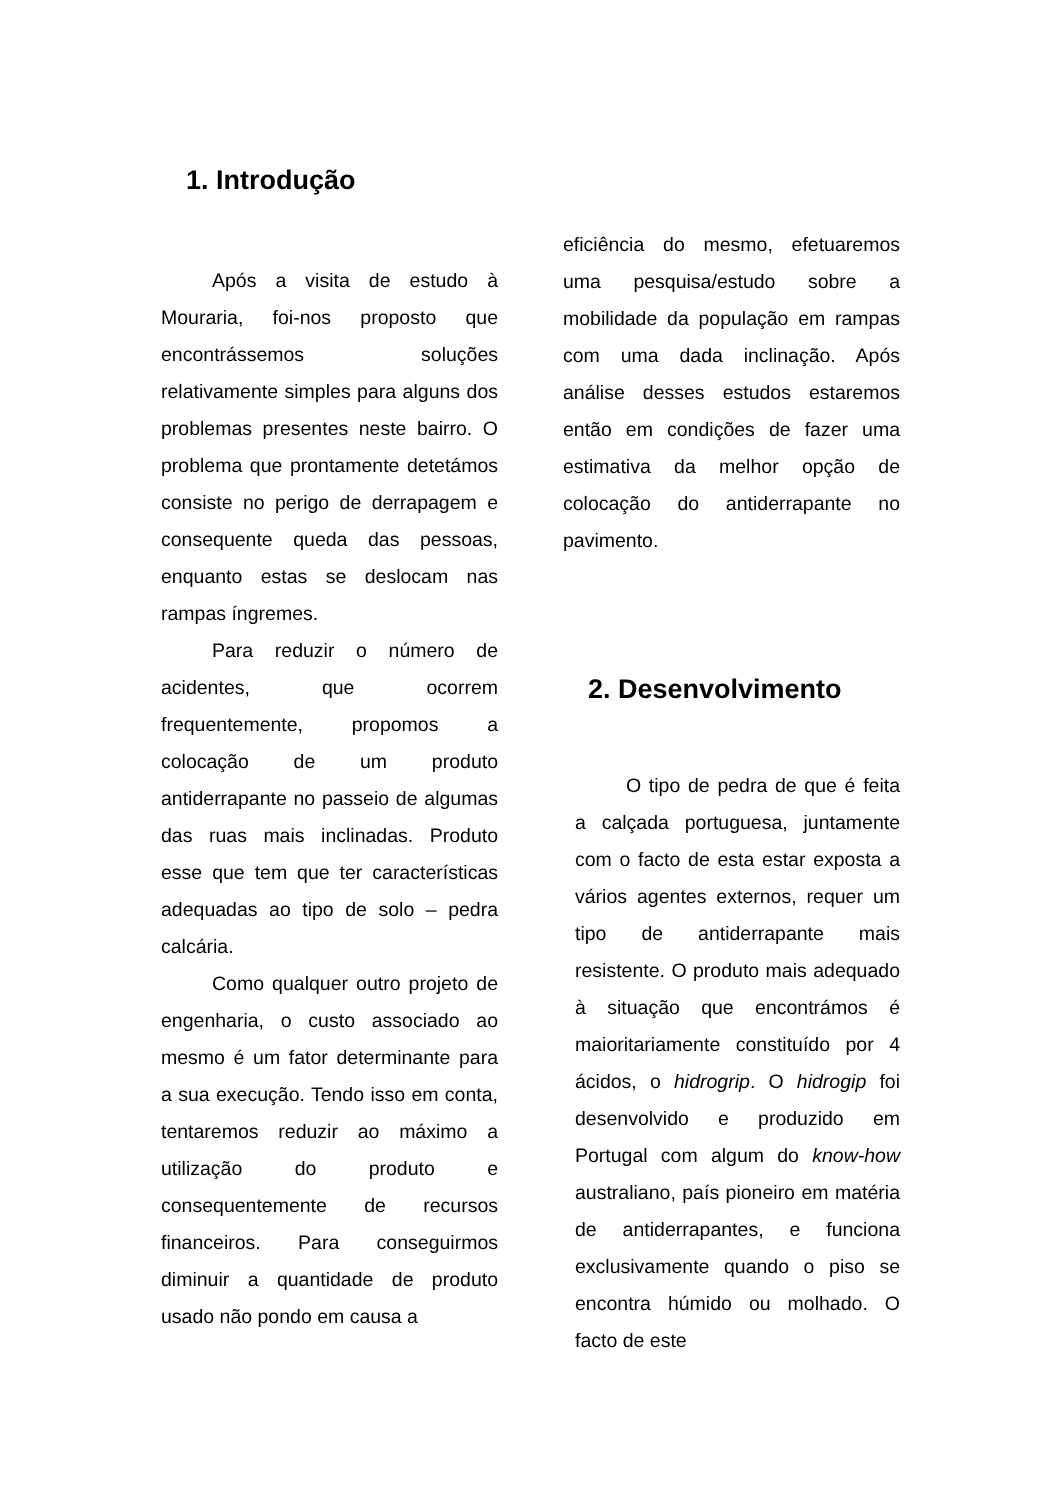1. Introdução
Após a visita de estudo à Mouraria, foi-nos proposto que encontrássemos soluções relativamente simples para alguns dos problemas presentes neste bairro. O problema que prontamente detetámos consiste no perigo de derrapagem e consequente queda das pessoas, enquanto estas se deslocam nas rampas íngremes.
Para reduzir o número de acidentes, que ocorrem frequentemente, propomos a colocação de um produto antiderrapante no passeio de algumas das ruas mais inclinadas. Produto esse que tem que ter características adequadas ao tipo de solo – pedra calcária.
Como qualquer outro projeto de engenharia, o custo associado ao mesmo é um fator determinante para a sua execução. Tendo isso em conta, tentaremos reduzir ao máximo a utilização do produto e consequentemente de recursos financeiros. Para conseguirmos diminuir a quantidade de produto usado não pondo em causa a
eficiência do mesmo, efetuaremos uma pesquisa/estudo sobre a mobilidade da população em rampas com uma dada inclinação. Após análise desses estudos estaremos então em condições de fazer uma estimativa da melhor opção de colocação do antiderrapante no pavimento.
2. Desenvolvimento
O tipo de pedra de que é feita a calçada portuguesa, juntamente com o facto de esta estar exposta a vários agentes externos, requer um tipo de antiderrapante mais resistente. O produto mais adequado à situação que encontrámos é maioritariamente constituído por 4 ácidos, o hidrogrip. O hidrogip foi desenvolvido e produzido em Portugal com algum do know-how australiano, país pioneiro em matéria de antiderrapantes, e funciona exclusivamente quando o piso se encontra húmido ou molhado. O facto de este